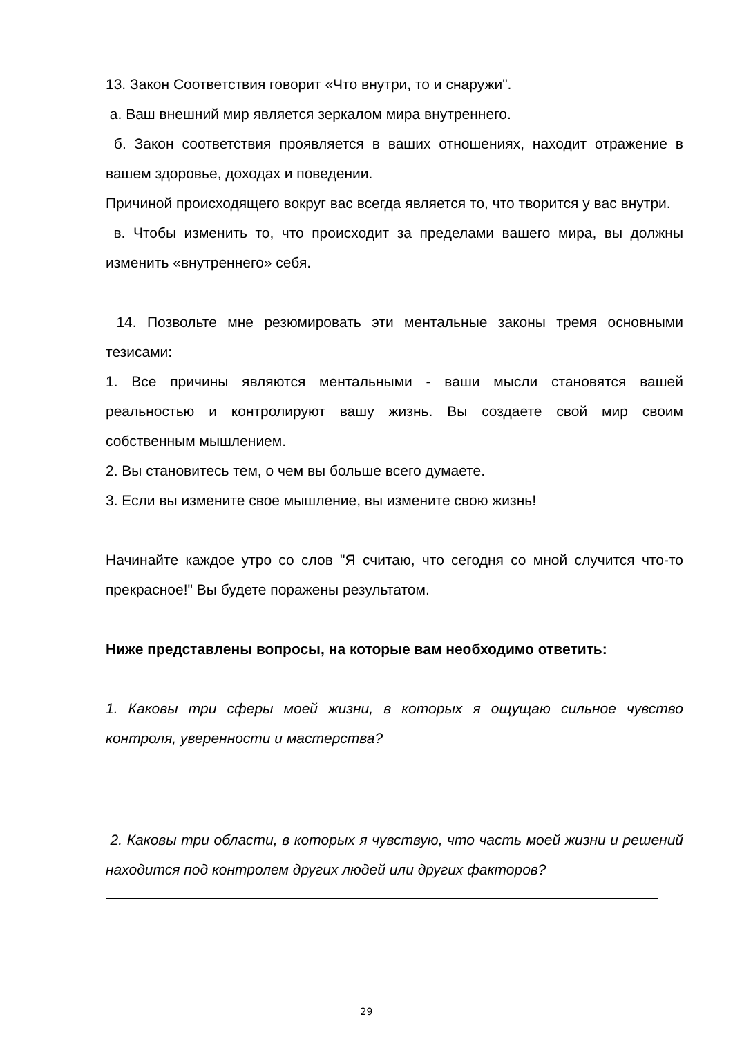13. Закон Соответствия говорит «Что внутри, то и снаружи".
а. Ваш внешний мир является зеркалом мира внутреннего.
б. Закон соответствия проявляется в ваших отношениях, находит отражение в вашем здоровье, доходах и поведении.
Причиной происходящего вокруг вас всегда является то, что творится у вас внутри.
в. Чтобы изменить то, что происходит за пределами вашего мира, вы должны изменить «внутреннего» себя.
14. Позвольте мне резюмировать эти ментальные законы тремя основными тезисами:
1. Все причины являются ментальными - ваши мысли становятся вашей реальностью и контролируют вашу жизнь. Вы создаете свой мир своим собственным мышлением.
2. Вы становитесь тем, о чем вы больше всего думаете.
3. Если вы измените свое мышление, вы измените свою жизнь!
Начинайте каждое утро со слов "Я считаю, что сегодня со мной случится что-то прекрасное!" Вы будете поражены результатом.
Ниже представлены вопросы, на которые вам необходимо ответить:
1. Каковы три сферы моей жизни, в которых я ощущаю сильное чувство контроля, уверенности и мастерства?
2. Каковы три области, в которых я чувствую, что часть моей жизни и решений находится под контролем других людей или других факторов?
29